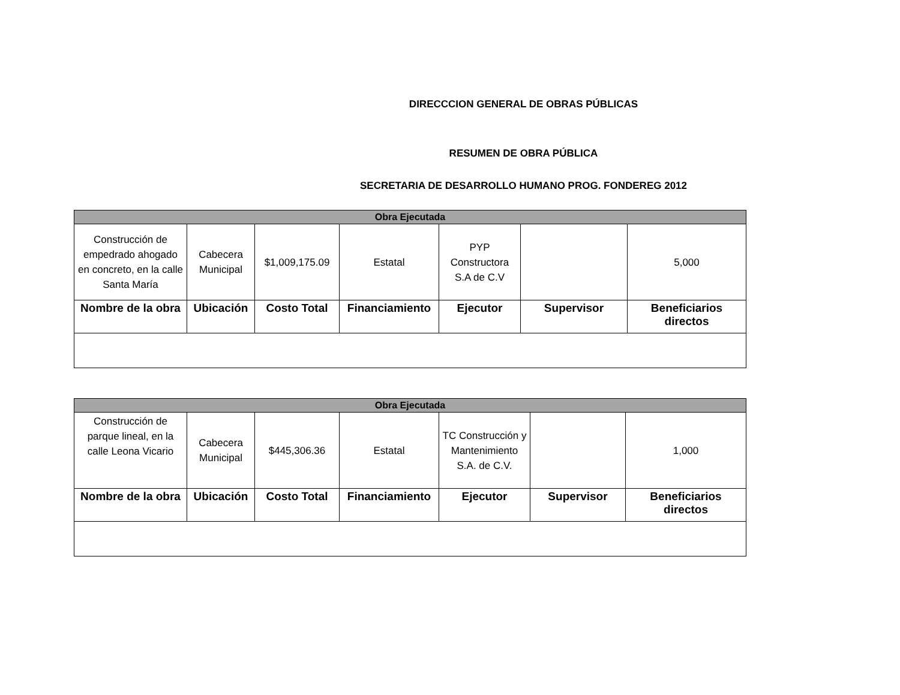DIRECCCION GENERAL DE OBRAS PÚBLICAS
RESUMEN DE OBRA PÚBLICA
SECRETARIA DE DESARROLLO HUMANO PROG. FONDEREG 2012
| Obra Ejecutada | | | | | | |
| --- | --- | --- | --- | --- | --- | --- |
| Construcción de empedrado ahogado en concreto, en la calle Santa María | Cabecera Municipal | $1,009,175.09 | Estatal | PYP Constructora S.A de C.V | | 5,000 |
| Nombre de la obra | Ubicación | Costo Total | Financiamiento | Ejecutor | Supervisor | Beneficiarios directos |
| Obra Ejecutada | | | | | | |
| --- | --- | --- | --- | --- | --- | --- |
| Construcción de parque lineal, en la calle Leona Vicario | Cabecera Municipal | $445,306.36 | Estatal | TC Construcción y Mantenimiento S.A. de C.V. | | 1,000 |
| Nombre de la obra | Ubicación | Costo Total | Financiamiento | Ejecutor | Supervisor | Beneficiarios directos |